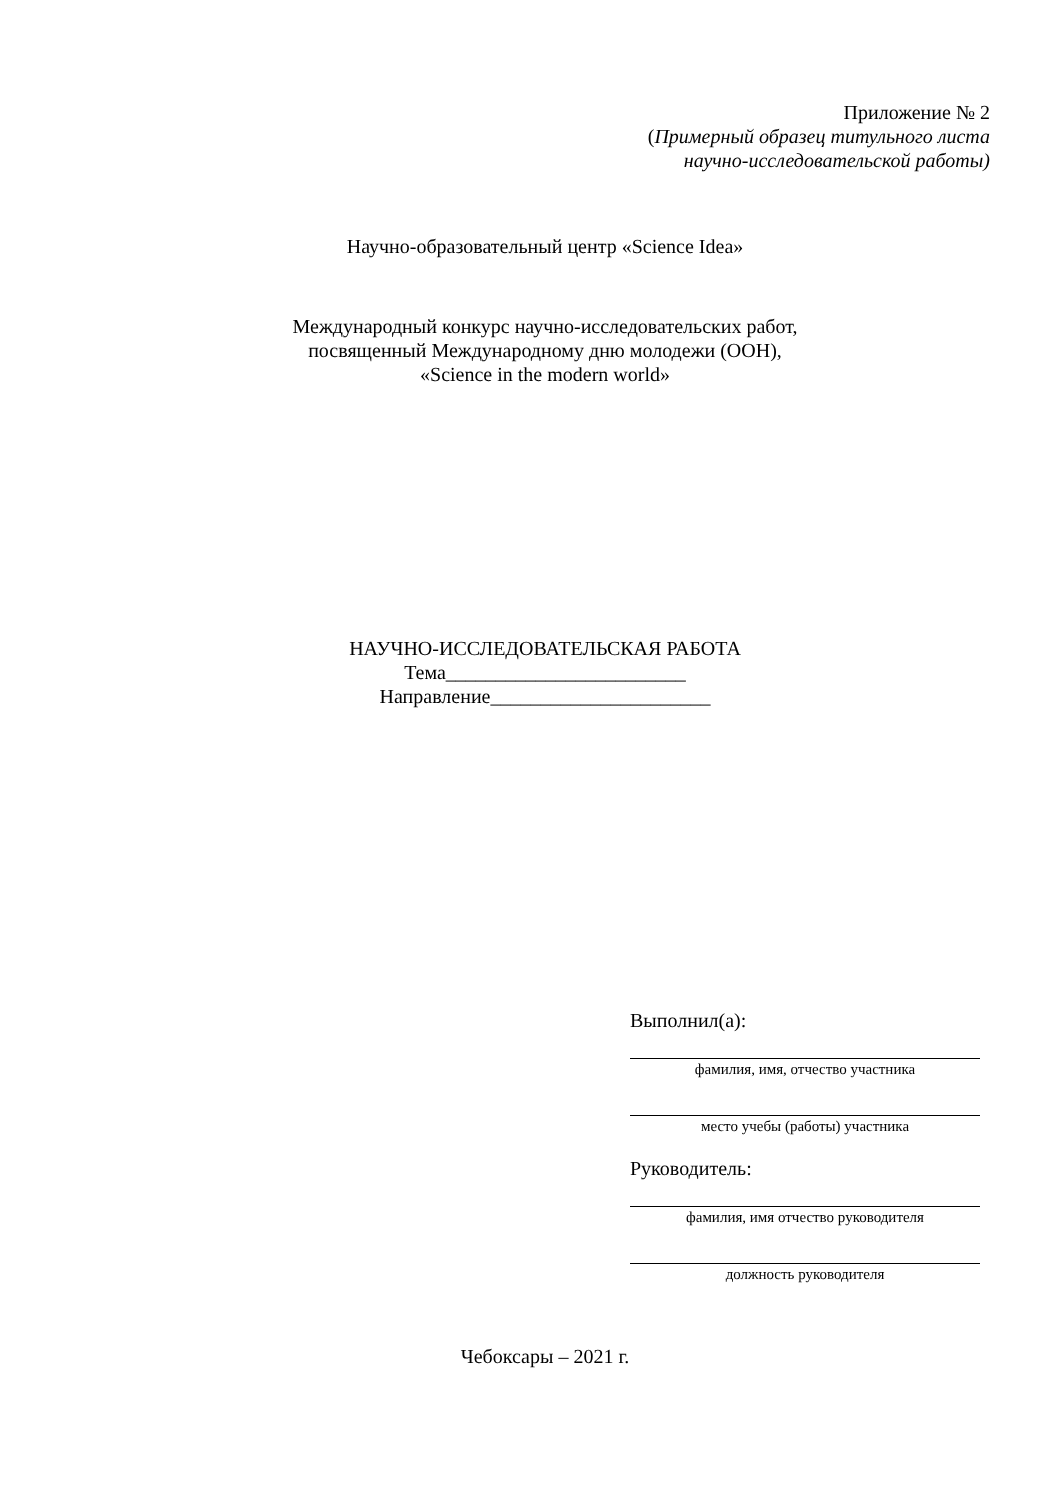Приложение № 2
(Примерный образец титульного листа
научно-исследовательской работы)
Научно-образовательный центр «Science Idea»
Международный конкурс научно-исследовательских работ,
посвященный Международному дню молодежи (ООН),
«Science in the modern world»
НАУЧНО-ИССЛЕДОВАТЕЛЬСКАЯ РАБОТА
Тема________________________
Направление______________________
Выполнил(а):
фамилия, имя, отчество участника
место учебы (работы) участника
Руководитель:
фамилия, имя отчество руководителя
должность руководителя
Чебоксары – 2021 г.